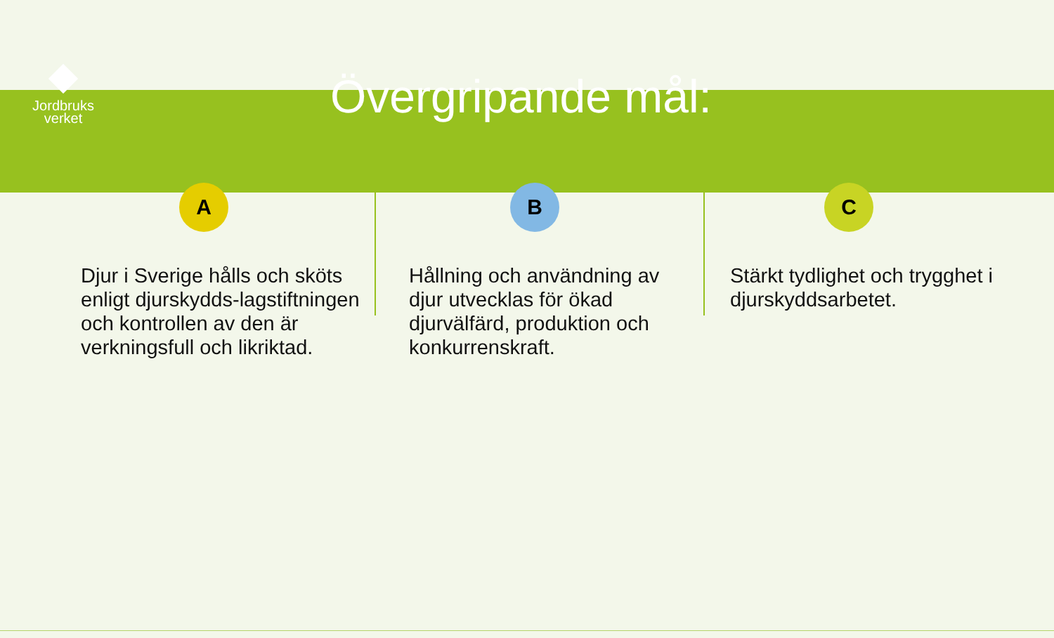Jordbruks
verket
Övergripande mål:
A
Djur i Sverige hålls och sköts enligt djurskydds-lagstiftningen och kontrollen av den är verkningsfull och likriktad.
B
Hållning och användning av djur utvecklas för ökad djurvälfärd, produktion och konkurrenskraft.
C
Stärkt tydlighet och trygghet i djurskyddsarbetet.